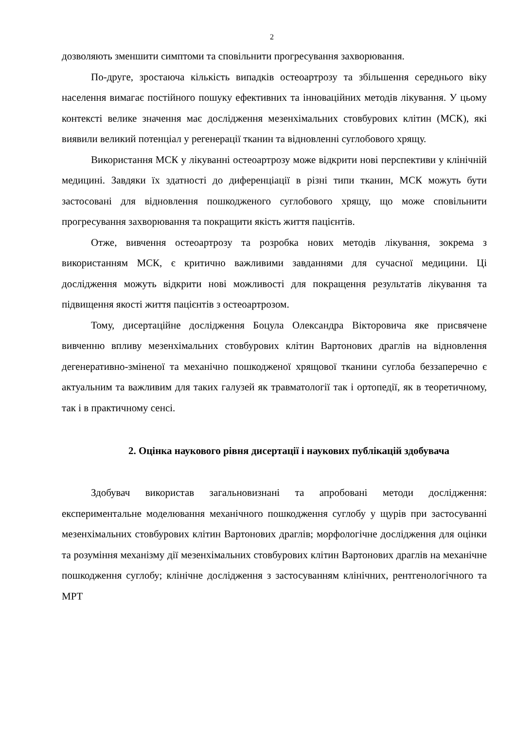2
дозволяють зменшити симптоми та сповільнити прогресування захворювання.
По-друге, зростаюча кількість випадків остеоартрозу та збільшення середнього віку населення вимагає постійного пошуку ефективних та інноваційних методів лікування. У цьому контексті велике значення має дослідження мезенхімальних стовбурових клітин (МСК), які виявили великий потенціал у регенерації тканин та відновленні суглобового хрящу.
Використання МСК у лікуванні остеоартрозу може відкрити нові перспективи у клінічній медицині. Завдяки їх здатності до диференціації в різні типи тканин, МСК можуть бути застосовані для відновлення пошкодженого суглобового хрящу, що може сповільнити прогресування захворювання та покращити якість життя пацієнтів.
Отже, вивчення остеоартрозу та розробка нових методів лікування, зокрема з використанням МСК, є критично важливими завданнями для сучасної медицини. Ці дослідження можуть відкрити нові можливості для покращення результатів лікування та підвищення якості життя пацієнтів з остеоартрозом.
Тому, дисертаційне дослідження Боцула Олександра Вікторовича яке присвячене вивченню впливу мезенхімальних стовбурових клітин Вартонових драглів на відновлення дегенеративно-зміненої та механічно пошкодженої хрящової тканини суглоба беззаперечно є актуальним та важливим для таких галузей як травматології так і ортопедії, як в теоретичному, так і в практичному сенсі.
2. Оцінка наукового рівня дисертації і наукових публікацій здобувача
Здобувач використав загальновизнані та апробовані методи дослідження: експериментальне моделювання механічного пошкодження суглобу у щурів при застосуванні мезенхімальних стовбурових клітин Вартонових драглів; морфологічне дослідження для оцінки та розуміння механізму дії мезенхімальних стовбурових клітин Вартонових драглів на механічне пошкодження суглобу; клінічне дослідження з застосуванням клінічних, рентгенологічного та МРТ